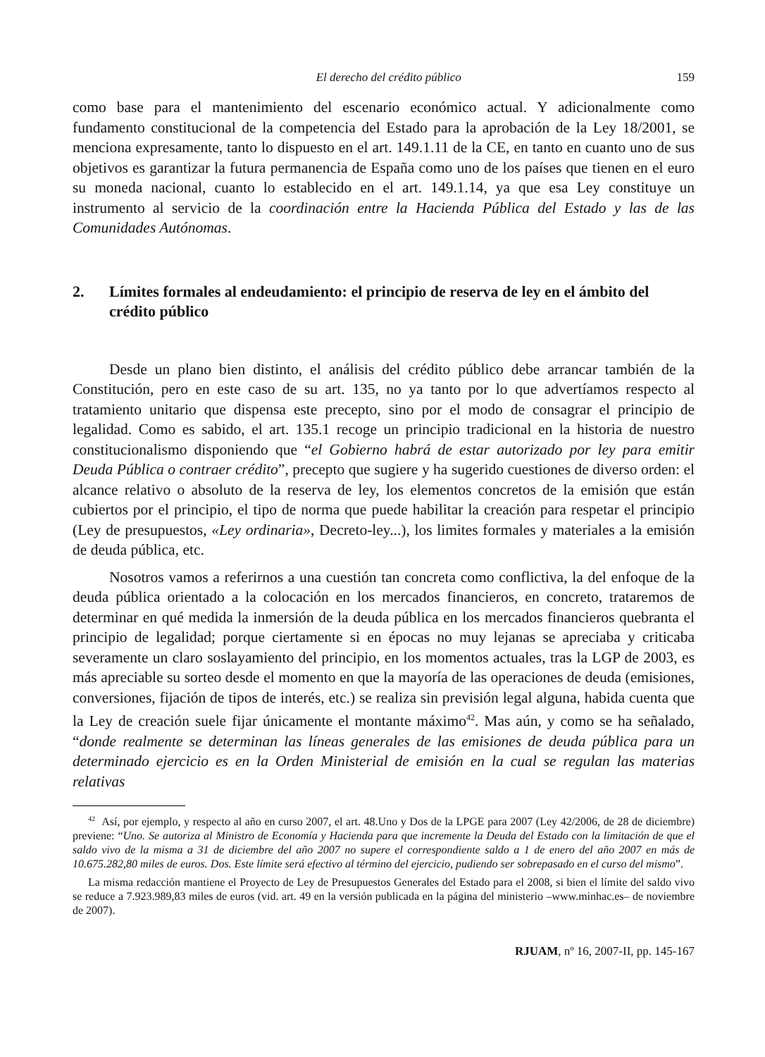El derecho del crédito público 159
como base para el mantenimiento del escenario económico actual. Y adicionalmente como fundamento constitucional de la competencia del Estado para la aprobación de la Ley 18/2001, se menciona expresamente, tanto lo dispuesto en el art. 149.1.11 de la CE, en tanto en cuanto uno de sus objetivos es garantizar la futura permanencia de España como uno de los países que tienen en el euro su moneda nacional, cuanto lo establecido en el art. 149.1.14, ya que esa Ley constituye un instrumento al servicio de la coordinación entre la Hacienda Pública del Estado y las de las Comunidades Autónomas.
2. Límites formales al endeudamiento: el principio de reserva de ley en el ámbito del crédito público
Desde un plano bien distinto, el análisis del crédito público debe arrancar también de la Constitución, pero en este caso de su art. 135, no ya tanto por lo que advertíamos respecto al tratamiento unitario que dispensa este precepto, sino por el modo de consagrar el principio de legalidad. Como es sabido, el art. 135.1 recoge un principio tradicional en la historia de nuestro constitucionalismo disponiendo que “el Gobierno habrá de estar autorizado por ley para emitir Deuda Pública o contraer crédito”, precepto que sugiere y ha sugerido cuestiones de diverso orden: el alcance relativo o absoluto de la reserva de ley, los elementos concretos de la emisión que están cubiertos por el principio, el tipo de norma que puede habilitar la creación para respetar el principio (Ley de presupuestos, «Ley ordinaria», Decreto-ley...), los limites formales y materiales a la emisión de deuda pública, etc.
Nosotros vamos a referirnos a una cuestión tan concreta como conflictiva, la del enfoque de la deuda pública orientado a la colocación en los mercados financieros, en concreto, trataremos de determinar en qué medida la inmersión de la deuda pública en los mercados financieros quebranta el principio de legalidad; porque ciertamente si en épocas no muy lejanas se apreciaba y criticaba severamente un claro soslayamiento del principio, en los momentos actuales, tras la LGP de 2003, es más apreciable su sorteo desde el momento en que la mayoría de las operaciones de deuda (emisiones, conversiones, fijación de tipos de interés, etc.) se realiza sin previsión legal alguna, habida cuenta que la Ley de creación suele fijar únicamente el montante máximo<sup>42</sup>. Mas aún, y como se ha señalado, “donde realmente se determinan las líneas generales de las emisiones de deuda pública para un determinado ejercicio es en la Orden Ministerial de emisión en la cual se regulan las materias relativas
<sup>42</sup> Así, por ejemplo, y respecto al año en curso 2007, el art. 48.Uno y Dos de la LPGE para 2007 (Ley 42/2006, de 28 de diciembre) previene: “Uno. Se autoriza al Ministro de Economía y Hacienda para que incremente la Deuda del Estado con la limitación de que el saldo vivo de la misma a 31 de diciembre del año 2007 no supere el correspondiente saldo a 1 de enero del año 2007 en más de 10.675.282,80 miles de euros. Dos. Este límite será efectivo al término del ejercicio, pudiendo ser sobrepasado en el curso del mismo”.
La misma redacción mantiene el Proyecto de Ley de Presupuestos Generales del Estado para el 2008, si bien el límite del saldo vivo se reduce a 7.923.989,83 miles de euros (vid. art. 49 en la versión publicada en la página del ministerio –www.minhac.es– de noviembre de 2007).
RJUAM, nº 16, 2007-II, pp. 145-167